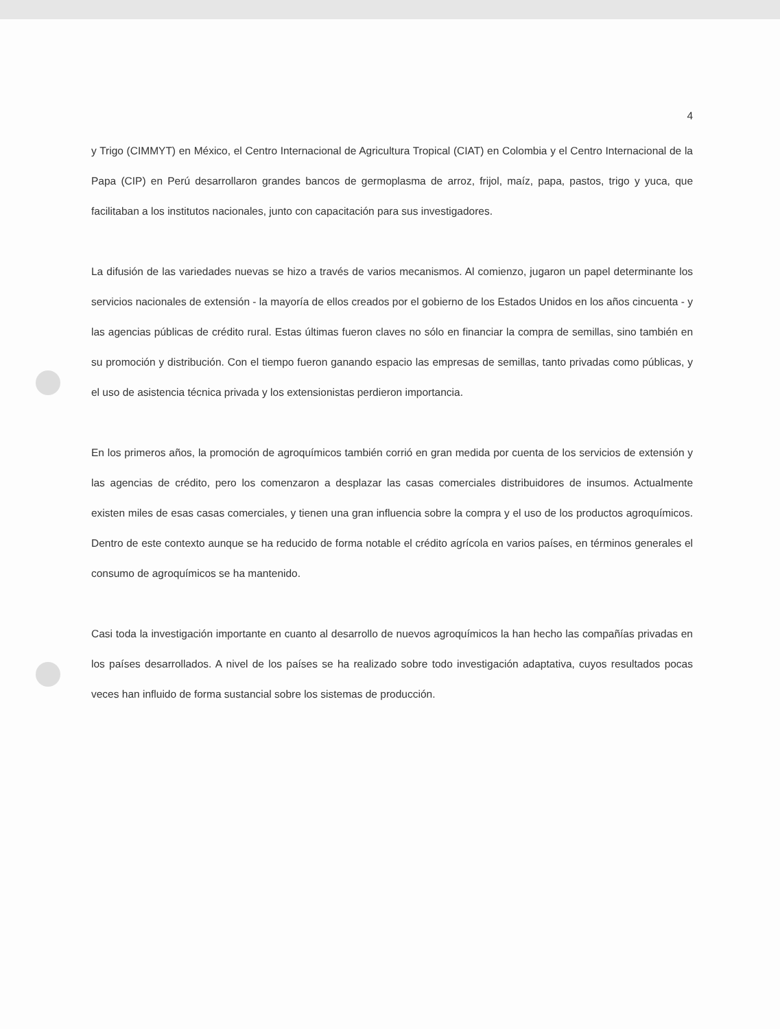4
y Trigo (CIMMYT) en México, el Centro Internacional de Agricultura Tropical (CIAT) en Colombia y el Centro Internacional de la Papa (CIP) en Perú desarrollaron grandes bancos de germoplasma de arroz, frijol, maíz, papa, pastos, trigo y yuca, que facilitaban a los institutos nacionales, junto con capacitación para sus investigadores.
La difusión de las variedades nuevas se hizo a través de varios mecanismos. Al comienzo, jugaron un papel determinante los servicios nacionales de extensión - la mayoría de ellos creados por el gobierno de los Estados Unidos en los años cincuenta - y las agencias públicas de crédito rural. Estas últimas fueron claves no sólo en financiar la compra de semillas, sino también en su promoción y distribución. Con el tiempo fueron ganando espacio las empresas de semillas, tanto privadas como públicas, y el uso de asistencia técnica privada y los extensionistas perdieron importancia.
En los primeros años, la promoción de agroquímicos también corrió en gran medida por cuenta de los servicios de extensión y las agencias de crédito, pero los comenzaron a desplazar las casas comerciales distribuidores de insumos. Actualmente existen miles de esas casas comerciales, y tienen una gran influencia sobre la compra y el uso de los productos agroquímicos. Dentro de este contexto aunque se ha reducido de forma notable el crédito agrícola en varios países, en términos generales el consumo de agroquímicos se ha mantenido.
Casi toda la investigación importante en cuanto al desarrollo de nuevos agroquímicos la han hecho las compañías privadas en los países desarrollados. A nivel de los países se ha realizado sobre todo investigación adaptativa, cuyos resultados pocas veces han influido de forma sustancial sobre los sistemas de producción.